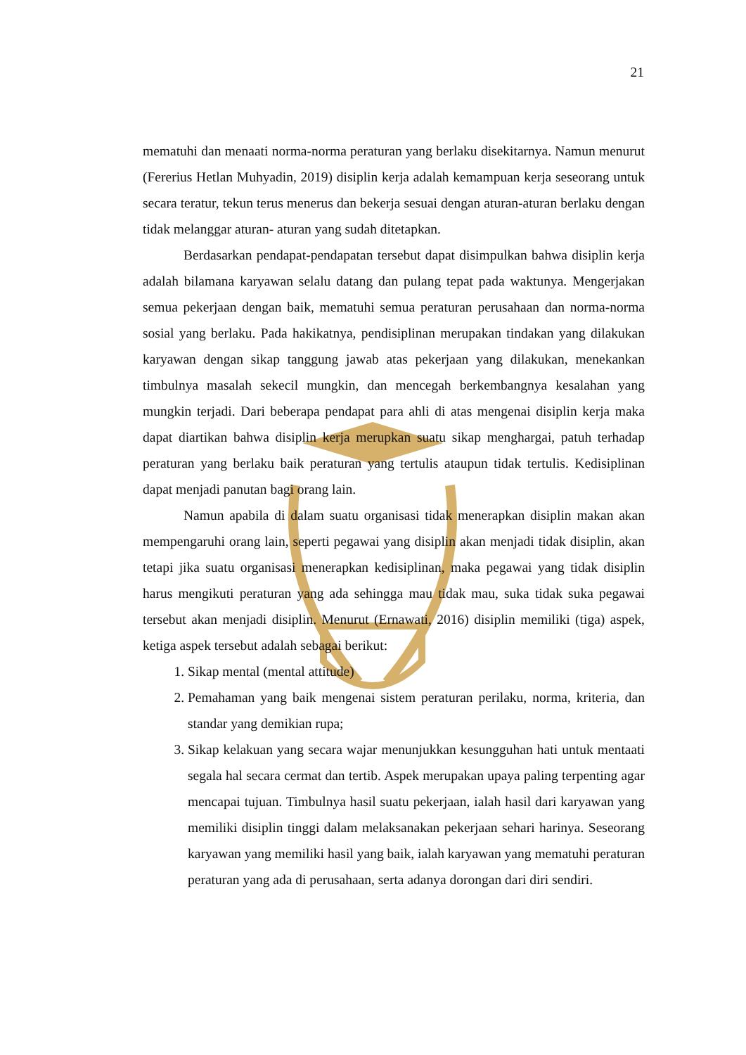21
mematuhi dan menaati norma-norma peraturan yang berlaku disekitarnya. Namun menurut (Fererius Hetlan Muhyadin, 2019) disiplin kerja adalah kemampuan kerja seseorang untuk secara teratur, tekun terus menerus dan bekerja sesuai dengan aturan-aturan berlaku dengan tidak melanggar aturan- aturan yang sudah ditetapkan.
Berdasarkan pendapat-pendapatan tersebut dapat disimpulkan bahwa disiplin kerja adalah bilamana karyawan selalu datang dan pulang tepat pada waktunya. Mengerjakan semua pekerjaan dengan baik, mematuhi semua peraturan perusahaan dan norma-norma sosial yang berlaku. Pada hakikatnya, pendisiplinan merupakan tindakan yang dilakukan karyawan dengan sikap tanggung jawab atas pekerjaan yang dilakukan, menekankan timbulnya masalah sekecil mungkin, dan mencegah berkembangnya kesalahan yang mungkin terjadi. Dari beberapa pendapat para ahli di atas mengenai disiplin kerja maka dapat diartikan bahwa disiplin kerja merupkan suatu sikap menghargai, patuh terhadap peraturan yang berlaku baik peraturan yang tertulis ataupun tidak tertulis. Kedisiplinan dapat menjadi panutan bagi orang lain.
Namun apabila di dalam suatu organisasi tidak menerapkan disiplin makan akan mempengaruhi orang lain, seperti pegawai yang disiplin akan menjadi tidak disiplin, akan tetapi jika suatu organisasi menerapkan kedisiplinan, maka pegawai yang tidak disiplin harus mengikuti peraturan yang ada sehingga mau tidak mau, suka tidak suka pegawai tersebut akan menjadi disiplin. Menurut (Ernawati, 2016) disiplin memiliki (tiga) aspek, ketiga aspek tersebut adalah sebagai berikut:
1. Sikap mental (mental attitude)
2. Pemahaman yang baik mengenai sistem peraturan perilaku, norma, kriteria, dan standar yang demikian rupa;
3. Sikap kelakuan yang secara wajar menunjukkan kesungguhan hati untuk mentaati segala hal secara cermat dan tertib. Aspek merupakan upaya paling terpenting agar mencapai tujuan. Timbulnya hasil suatu pekerjaan, ialah hasil dari karyawan yang memiliki disiplin tinggi dalam melaksanakan pekerjaan sehari harinya. Seseorang karyawan yang memiliki hasil yang baik, ialah karyawan yang mematuhi peraturan peraturan yang ada di perusahaan, serta adanya dorongan dari diri sendiri.